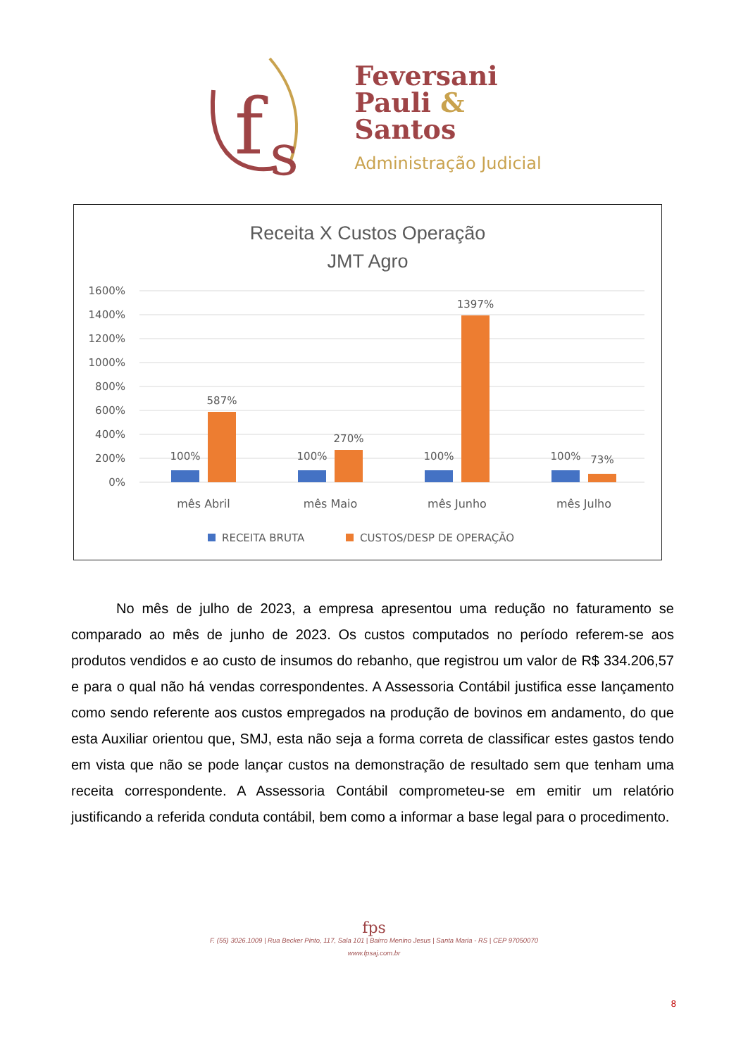f
s
Feversani
Pauli &
Santos
Administração Judicial
Receita X Custos Operação
JMT Agro
1600%
1400%
1200%
1000%
800%
600%
400%
200%
0%
100%
587%
100%
270%
100%
1397%
100%
73%
mês Abril
mês Maio
mês Junho
mês Julho
RECEITA BRUTA
CUSTOS/DESP DE OPERAÇÃO
No mês de julho de 2023, a empresa apresentou uma redução no faturamento se comparado ao mês de junho de 2023. Os custos computados no período referem-se aos produtos vendidos e ao custo de insumos do rebanho, que registrou um valor de R$ 334.206,57 e para o qual não há vendas correspondentes. A Assessoria Contábil justifica esse lançamento como sendo referente aos custos empregados na produção de bovinos em andamento, do que esta Auxiliar orientou que, SMJ, esta não seja a forma correta de classificar estes gastos tendo em vista que não se pode lançar custos na demonstração de resultado sem que tenham uma receita correspondente. A Assessoria Contábil comprometeu-se em emitir um relatório justificando a referida conduta contábil, bem como a informar a base legal para o procedimento.
fps
F. (55) 3026.1009 | Rua Becker Pinto, 117, Sala 101 | Bairro Menino Jesus | Santa Maria - RS | CEP 97050070
www.fpsaj.com.br
8